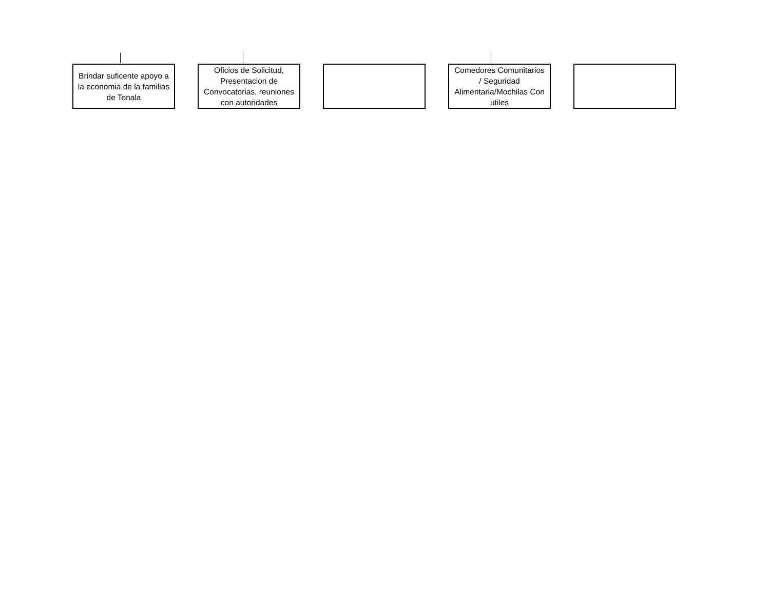Brindar suficente apoyo a la economia de la familias de Tonala
Oficios de Solicitud, Presentacion de Convocatorias, reuniones con autoridades
Comedores Comunitarios / Seguridad Alimentaria/Mochilas Con utiles